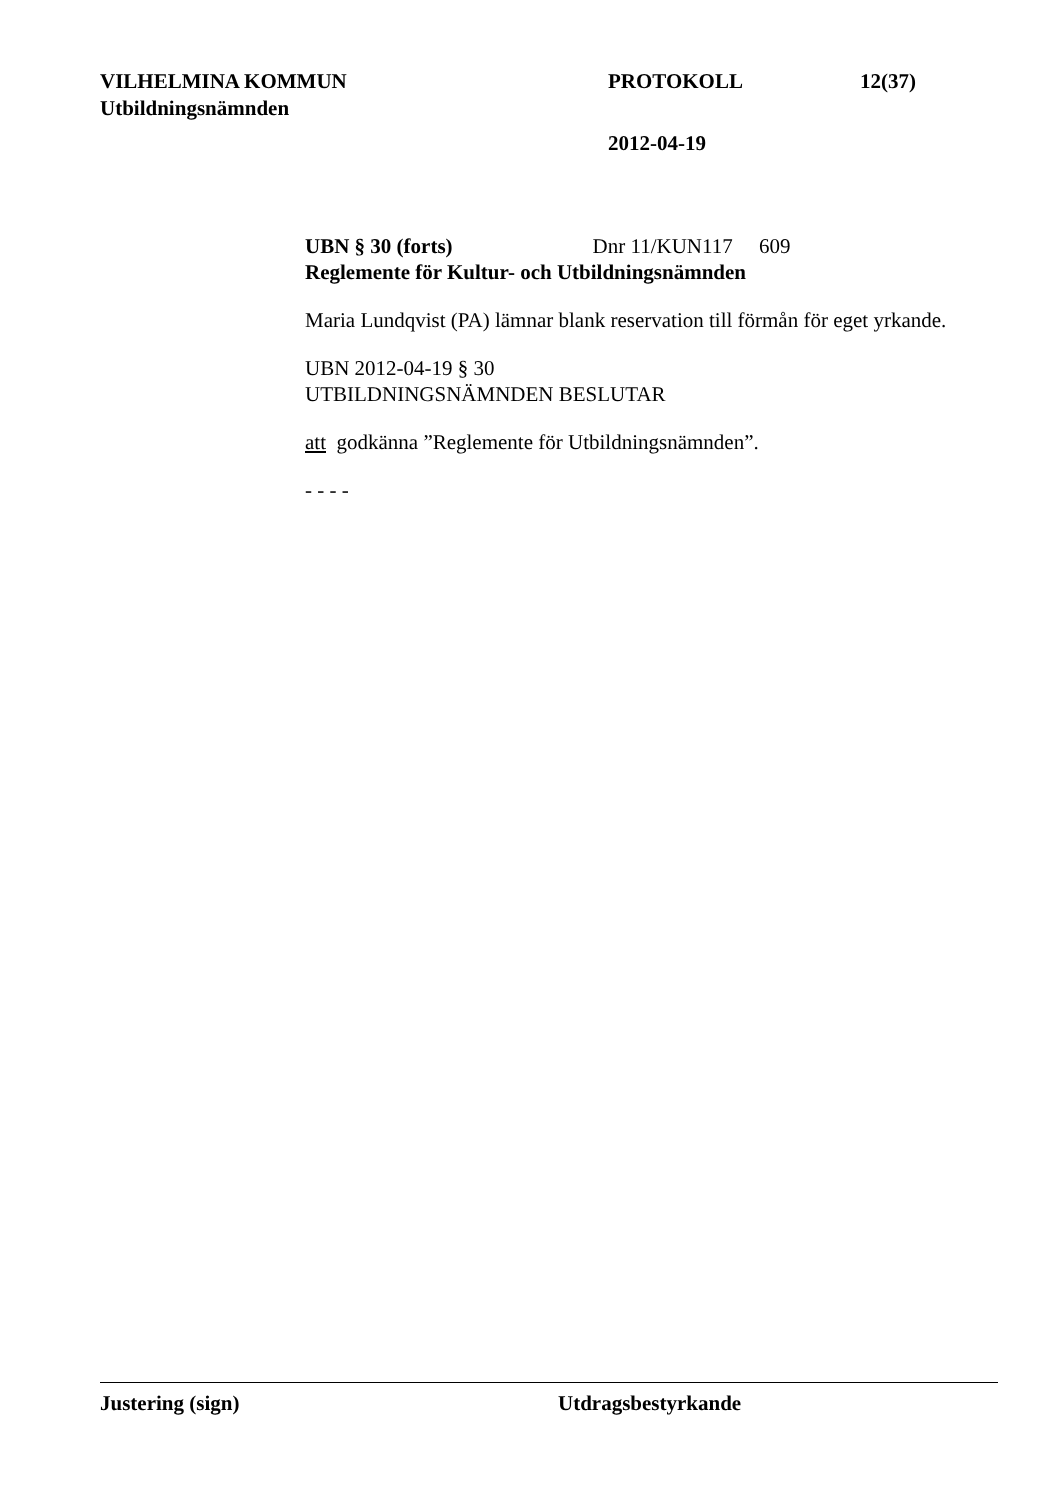VILHELMINA KOMMUN PROTOKOLL 12(37)
Utbildningsnämnden
2012-04-19
UBN § 30 (forts) Dnr 11/KUN117 609
Reglemente för Kultur- och Utbildningsnämnden
Maria Lundqvist (PA) lämnar blank reservation till förmån för eget yrkande.
UBN 2012-04-19 § 30
UTBILDNINGSNÄMNDEN BESLUTAR
att godkänna ”Reglemente för Utbildningsnämnden”.
- - - -
Justering (sign) Utdragsbestyrkande